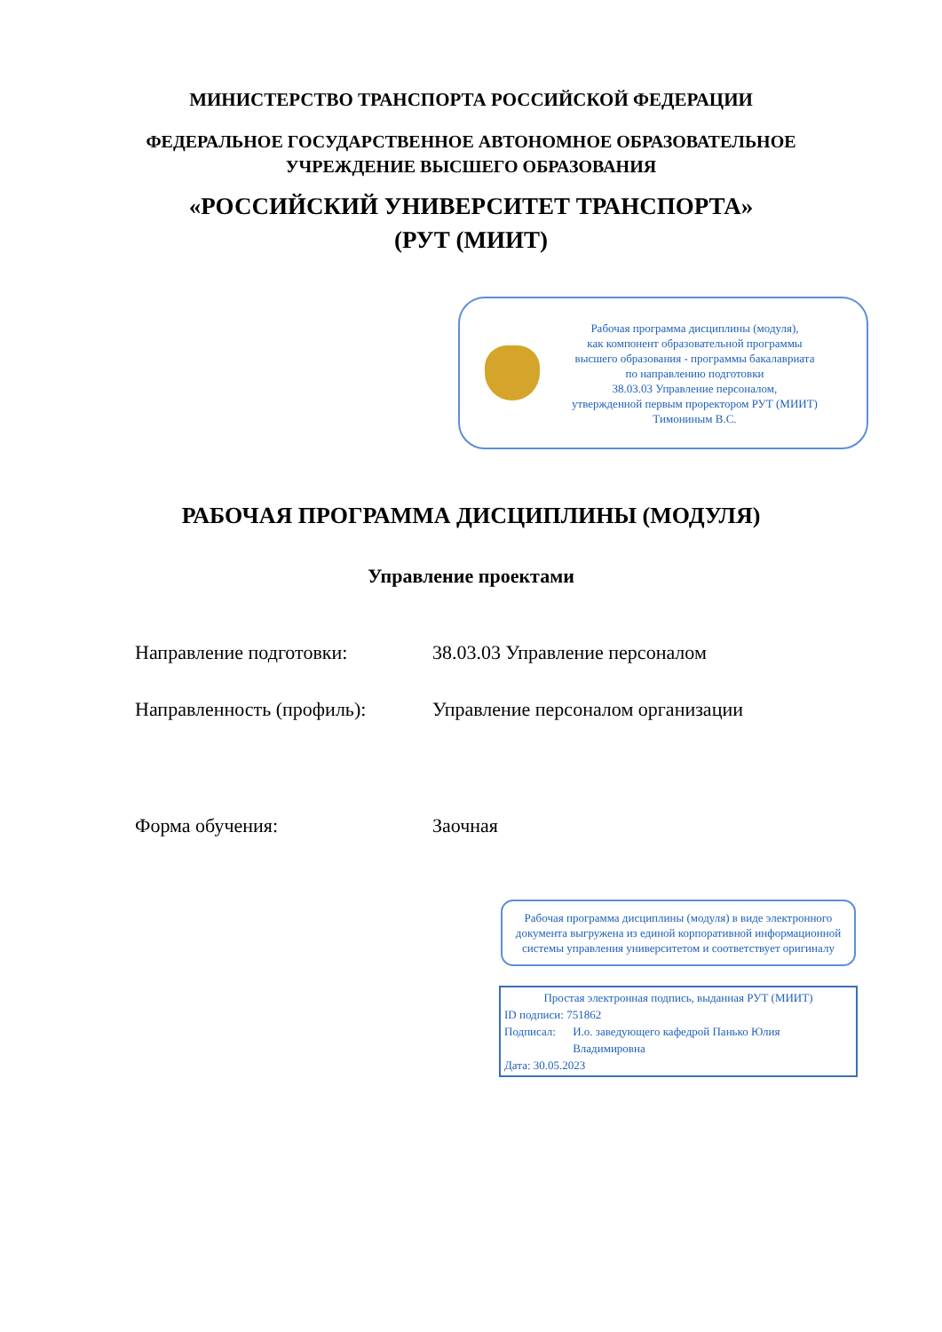МИНИСТЕРСТВО ТРАНСПОРТА РОССИЙСКОЙ ФЕДЕРАЦИИ
ФЕДЕРАЛЬНОЕ ГОСУДАРСТВЕННОЕ АВТОНОМНОЕ ОБРАЗОВАТЕЛЬНОЕ
УЧРЕЖДЕНИЕ ВЫСШЕГО ОБРАЗОВАНИЯ
«РОССИЙСКИЙ УНИВЕРСИТЕТ ТРАНСПОРТА»
(РУТ (МИИТ)
Рабочая программа дисциплины (модуля),
как компонент образовательной программы
высшего образования - программы бакалавриата
по направлению подготовки
38.03.03 Управление персоналом,
утвержденной первым проректором РУТ (МИИТ)
Тимониным В.С.
РАБОЧАЯ ПРОГРАММА ДИСЦИПЛИНЫ (МОДУЛЯ)
Управление проектами
Направление подготовки: 38.03.03 Управление персоналом
Направленность (профиль): Управление персоналом организации
Форма обучения: Заочная
Рабочая программа дисциплины (модуля) в виде электронного документа выгружена из единой корпоративной информационной системы управления университетом и соответствует оригиналу
Простая электронная подпись, выданная РУТ (МИИТ)
ID подписи: 751862
Подписал: И.о. заведующего кафедрой Панько Юлия Владимировна
Дата: 30.05.2023